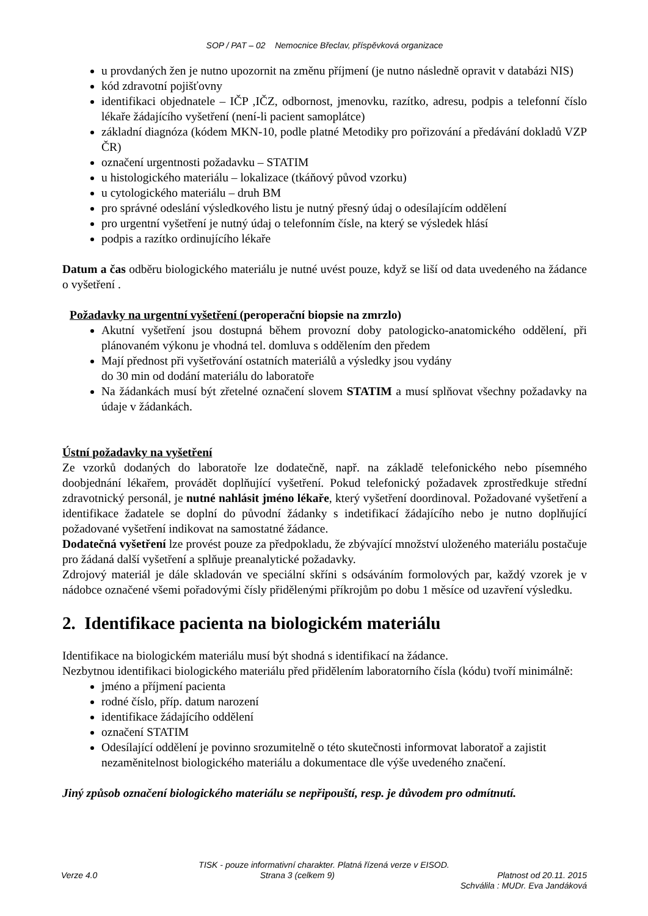SOP / PAT – 02 Nemocnice Břeclav, příspěvková organizace
u provdaných žen je nutno upozornit na změnu příjmení (je nutno následně opravit v databázi NIS)
kód zdravotní pojišťovny
identifikaci objednatele – IČP ,IČZ, odbornost, jmenovku, razítko, adresu, podpis a telefonní číslo lékaře žádajícího vyšetření (není-li pacient samoplátce)
základní diagnóza (kódem MKN-10, podle platné Metodiky pro pořizování a předávání dokladů VZP ČR)
označení urgentnosti požadavku – STATIM
u histologického materiálu – lokalizace (tkáňový původ vzorku)
u cytologického materiálu – druh BM
pro správné odeslání výsledkového listu je nutný přesný údaj o odesílajícím oddělení
pro urgentní vyšetření je nutný údaj o telefonním čísle, na který se výsledek hlásí
podpis a razítko ordinujícího lékaře
Datum a čas odběru biologického materiálu je nutné uvést pouze, když se liší od data uvedeného na žádance o vyšetření .
Požadavky na urgentní vyšetření (peroperační biopsie na zmrzlo)
Akutní vyšetření jsou dostupná během provozní doby patologicko-anatomického oddělení, při plánovaném výkonu je vhodná tel. domluva s oddělením den předem
Mají přednost při vyšetřování ostatních materiálů a výsledky jsou vydány
do 30 min od dodání materiálu do laboratoře
Na žádankách musí být zřetelné označení slovem STATIM a musí splňovat všechny požadavky na údaje v žádankách.
Ústní požadavky na vyšetření
Ze vzorků dodaných do laboratoře lze dodatečně, např. na základě telefonického nebo písemného doobjednání lékařem, provádět doplňující vyšetření. Pokud telefonický požadavek zprostředkuje střední zdravotnický personál, je nutné nahlásit jméno lékaře, který vyšetření doordinoval. Požadované vyšetření a identifikace žadatele se doplní do původní žádanky s indetifikací žádajícího nebo je nutno doplňující požadované vyšetření indikovat na samostatné žádance.
Dodatečná vyšetření lze provést pouze za předpokladu, že zbývající množství uloženého materiálu postačuje pro žádaná další vyšetření a splňuje preanalytické požadavky.
Zdrojový materiál je dále skladován ve speciální skříni s odsáváním formolových par, každý vzorek je v nádobce označené všemi pořadovými čísly přidělenými příkrojům po dobu 1 měsíce od uzavření výsledku.
2. Identifikace pacienta na biologickém materiálu
Identifikace na biologickém materiálu musí být shodná s identifikací na žádance.
Nezbytnou identifikaci biologického materiálu před přidělením laboratorního čísla (kódu) tvoří minimálně:
jméno a příjmení pacienta
rodné číslo, příp. datum narození
identifikace žádajícího oddělení
označení STATIM
Odesílající oddělení je povinno srozumitelně o této skutečnosti informovat laboratoř a zajistit nezaměnitelnost biologického materiálu a dokumentace dle výše uvedeného značení.
Jiný způsob označení biologického materiálu se nepřipouští, resp. je důvodem pro odmítnutí.
TISK - pouze informativní charakter. Platná řízená verze v EISOD.
Verze 4.0 Strana 3 (celkem 9) Platnost od 20.11. 2015
Schválila : MUDr. Eva Jandáková